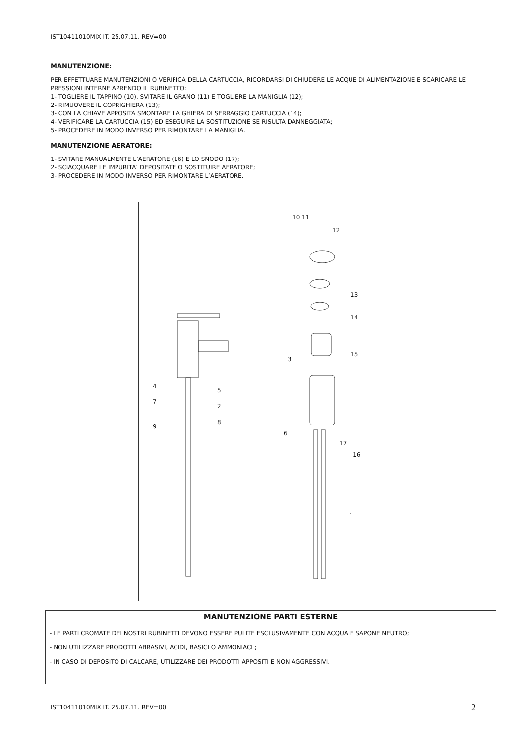IST10411010MIX IT. 25.07.11. REV=00
MANUTENZIONE:
PER EFFETTUARE MANUTENZIONI O VERIFICA DELLA CARTUCCIA, RICORDARSI DI CHIUDERE LE ACQUE DI ALIMENTAZIONE E SCARICARE LE PRESSIONI INTERNE APRENDO IL RUBINETTO:
1- TOGLIERE IL TAPPINO (10), SVITARE IL GRANO (11) E TOGLIERE LA MANIGLIA (12);
2- RIMUOVERE IL COPRIGHIERA (13);
3- CON LA CHIAVE APPOSITA SMONTARE LA GHIERA DI SERRAGGIO CARTUCCIA (14);
4- VERIFICARE LA CARTUCCIA (15) ED ESEGUIRE LA SOSTITUZIONE SE RISULTA DANNEGGIATA;
5- PROCEDERE IN MODO INVERSO PER RIMONTARE LA MANIGLIA.
MANUTENZIONE AERATORE:
1- SVITARE MANUALMENTE L’AERATORE (16) E LO SNODO (17);
2- SCIACQUARE LE IMPURITA’ DEPOSITATE O SOSTITUIRE AERATORE;
3- PROCEDERE IN MODO INVERSO PER RIMONTARE L’AERATORE.
10 11
12
13
14
15
3
4
5
7
2
8
9
6
17
16
1
MANUTENZIONE PARTI ESTERNE
- LE PARTI CROMATE DEI NOSTRI RUBINETTI DEVONO ESSERE PULITE ESCLUSIVAMENTE CON ACQUA E SAPONE NEUTRO;
- NON UTILIZZARE PRODOTTI ABRASIVI, ACIDI, BASICI O AMMONIACI ;
- IN CASO DI DEPOSITO DI CALCARE, UTILIZZARE DEI PRODOTTI APPOSITI E NON AGGRESSIVI.
IST10411010MIX IT. 25.07.11. REV=00
2